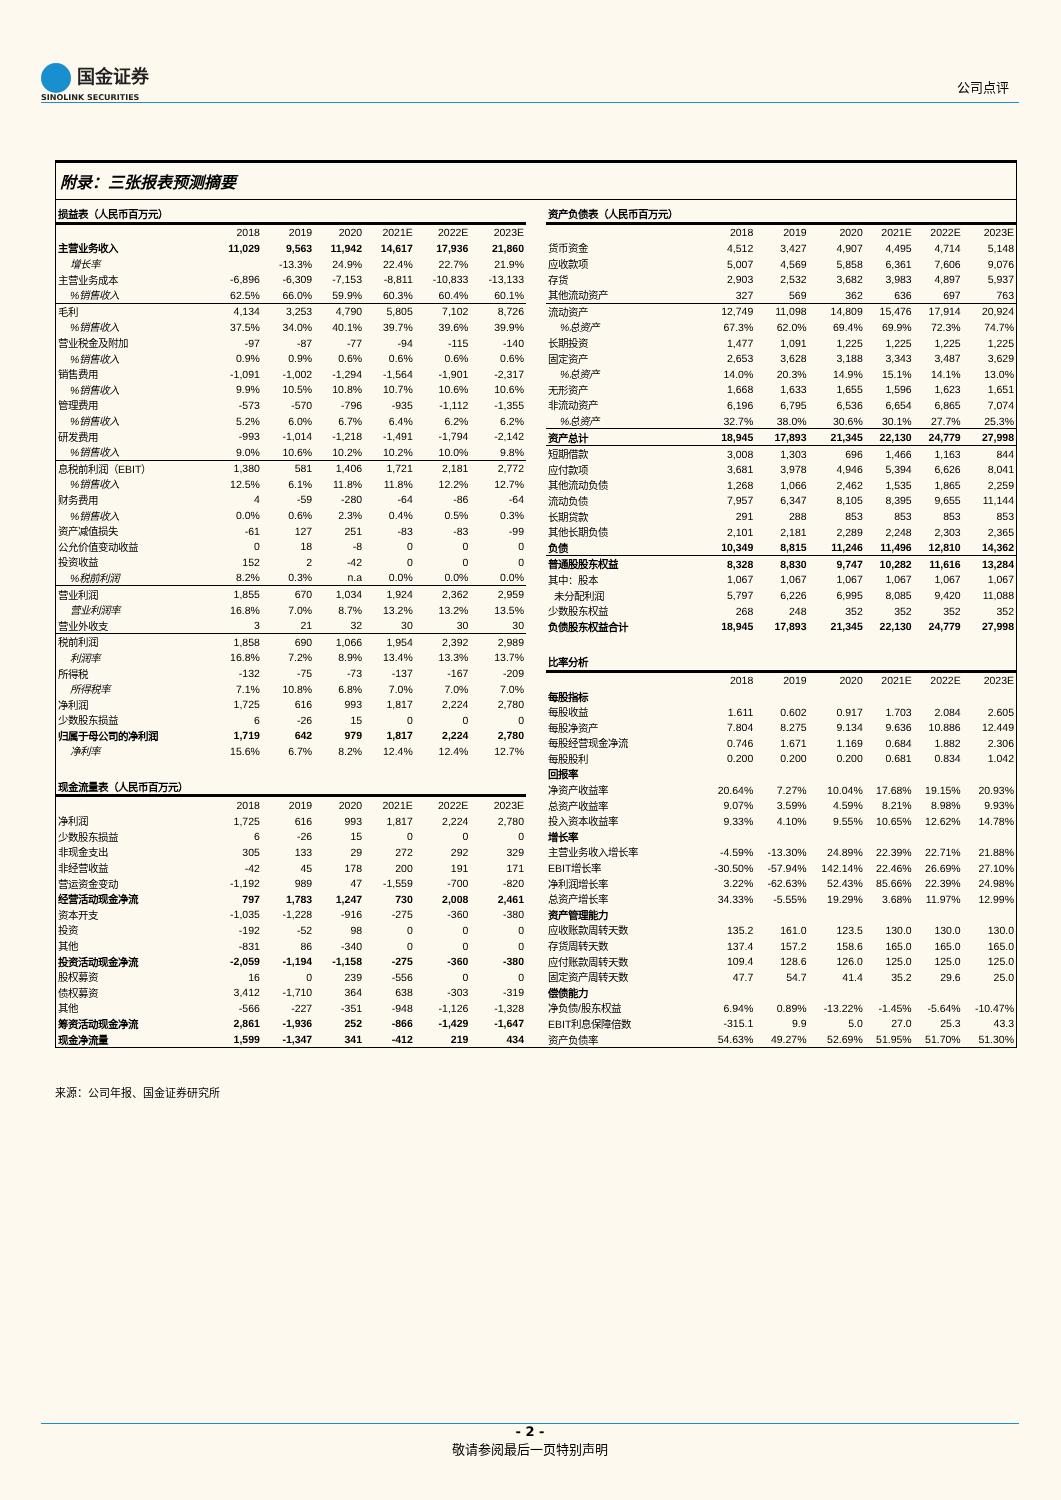国金证券
SINOLINK SECURITIES
公司点评
附录：三张报表预测摘要
| 损益表（人民币百万元） | | | | | | |
| | 2018 | 2019 | 2020 | 2021E | 2022E | 2023E |
| 主营业务收入 | 11,029 | 9,563 | 11,942 | 14,617 | 17,936 | 21,860 |
| 增长率 | | -13.3% | 24.9% | 22.4% | 22.7% | 21.9% |
| 主营业务成本 | -6,896 | -6,309 | -7,153 | -8,811 | -10,833 | -13,133 |
| %销售收入 | 62.5% | 66.0% | 59.9% | 60.3% | 60.4% | 60.1% |
| 毛利 | 4,134 | 3,253 | 4,790 | 5,805 | 7,102 | 8,726 |
| %销售收入 | 37.5% | 34.0% | 40.1% | 39.7% | 39.6% | 39.9% |
| 营业税金及附加 | -97 | -87 | -77 | -94 | -115 | -140 |
| %销售收入 | 0.9% | 0.9% | 0.6% | 0.6% | 0.6% | 0.6% |
| 销售费用 | -1,091 | -1,002 | -1,294 | -1,564 | -1,901 | -2,317 |
| %销售收入 | 9.9% | 10.5% | 10.8% | 10.7% | 10.6% | 10.6% |
| 管理费用 | -573 | -570 | -796 | -935 | -1,112 | -1,355 |
| %销售收入 | 5.2% | 6.0% | 6.7% | 6.4% | 6.2% | 6.2% |
| 研发费用 | -993 | -1,014 | -1,218 | -1,491 | -1,794 | -2,142 |
| %销售收入 | 9.0% | 10.6% | 10.2% | 10.2% | 10.0% | 9.8% |
| 息税前利润（EBIT） | 1,380 | 581 | 1,406 | 1,721 | 2,181 | 2,772 |
| %销售收入 | 12.5% | 6.1% | 11.8% | 11.8% | 12.2% | 12.7% |
| 财务费用 | 4 | -59 | -280 | -64 | -86 | -64 |
| %销售收入 | 0.0% | 0.6% | 2.3% | 0.4% | 0.5% | 0.3% |
| 资产减值损失 | -61 | 127 | 251 | -83 | -83 | -99 |
| 公允价值变动收益 | 0 | 18 | -8 | 0 | 0 | 0 |
| 投资收益 | 152 | 2 | -42 | 0 | 0 | 0 |
| %税前利润 | 8.2% | 0.3% | n.a | 0.0% | 0.0% | 0.0% |
| 营业利润 | 1,855 | 670 | 1,034 | 1,924 | 2,362 | 2,959 |
| 营业利润率 | 16.8% | 7.0% | 8.7% | 13.2% | 13.2% | 13.5% |
| 营业外收支 | 3 | 21 | 32 | 30 | 30 | 30 |
| 税前利润 | 1,858 | 690 | 1,066 | 1,954 | 2,392 | 2,989 |
| 利润率 | 16.8% | 7.2% | 8.9% | 13.4% | 13.3% | 13.7% |
| 所得税 | -132 | -75 | -73 | -137 | -167 | -209 |
| 所得税率 | 7.1% | 10.8% | 6.8% | 7.0% | 7.0% | 7.0% |
| 净利润 | 1,725 | 616 | 993 | 1,817 | 2,224 | 2,780 |
| 少数股东损益 | 6 | -26 | 15 | 0 | 0 | 0 |
| 归属于母公司的净利润 | 1,719 | 642 | 979 | 1,817 | 2,224 | 2,780 |
| 净利率 | 15.6% | 6.7% | 8.2% | 12.4% | 12.4% | 12.7% |
| 现金流量表（人民币百万元） | | | | | | |
| | 2018 | 2019 | 2020 | 2021E | 2022E | 2023E |
| 净利润 | 1,725 | 616 | 993 | 1,817 | 2,224 | 2,780 |
| 少数股东损益 | 6 | -26 | 15 | 0 | 0 | 0 |
| 非现金支出 | 305 | 133 | 29 | 272 | 292 | 329 |
| 非经营收益 | -42 | 45 | 178 | 200 | 191 | 171 |
| 营运资金变动 | -1,192 | 989 | 47 | -1,559 | -700 | -820 |
| 经营活动现金净流 | 797 | 1,783 | 1,247 | 730 | 2,008 | 2,461 |
| 资本开支 | -1,035 | -1,228 | -916 | -275 | -360 | -380 |
| 投资 | -192 | -52 | 98 | 0 | 0 | 0 |
| 其他 | -831 | 86 | -340 | 0 | 0 | 0 |
| 投资活动现金净流 | -2,059 | -1,194 | -1,158 | -275 | -360 | -380 |
| 股权募资 | 16 | 0 | 239 | -556 | 0 | 0 |
| 债权募资 | 3,412 | -1,710 | 364 | 638 | -303 | -319 |
| 其他 | -566 | -227 | -351 | -948 | -1,126 | -1,328 |
| 筹资活动现金净流 | 2,861 | -1,936 | 252 | -866 | -1,429 | -1,647 |
| 现金净流量 | 1,599 | -1,347 | 341 | -412 | 219 | 434 |
| 资产负债表（人民币百万元） | | | | | | |
| | 2018 | 2019 | 2020 | 2021E | 2022E | 2023E |
| 货币资金 | 4,512 | 3,427 | 4,907 | 4,495 | 4,714 | 5,148 |
| 应收款项 | 5,007 | 4,569 | 5,858 | 6,361 | 7,606 | 9,076 |
| 存货 | 2,903 | 2,532 | 3,682 | 3,983 | 4,897 | 5,937 |
| 其他流动资产 | 327 | 569 | 362 | 636 | 697 | 763 |
| 流动资产 | 12,749 | 11,098 | 14,809 | 15,476 | 17,914 | 20,924 |
| %总资产 | 67.3% | 62.0% | 69.4% | 69.9% | 72.3% | 74.7% |
| 长期投资 | 1,477 | 1,091 | 1,225 | 1,225 | 1,225 | 1,225 |
| 固定资产 | 2,653 | 3,628 | 3,188 | 3,343 | 3,487 | 3,629 |
| %总资产 | 14.0% | 20.3% | 14.9% | 15.1% | 14.1% | 13.0% |
| 无形资产 | 1,668 | 1,633 | 1,655 | 1,596 | 1,623 | 1,651 |
| 非流动资产 | 6,196 | 6,795 | 6,536 | 6,654 | 6,865 | 7,074 |
| %总资产 | 32.7% | 38.0% | 30.6% | 30.1% | 27.7% | 25.3% |
| 资产总计 | 18,945 | 17,893 | 21,345 | 22,130 | 24,779 | 27,998 |
| 短期借款 | 3,008 | 1,303 | 696 | 1,466 | 1,163 | 844 |
| 应付款项 | 3,681 | 3,978 | 4,946 | 5,394 | 6,626 | 8,041 |
| 其他流动负债 | 1,268 | 1,066 | 2,462 | 1,535 | 1,865 | 2,259 |
| 流动负债 | 7,957 | 6,347 | 8,105 | 8,395 | 9,655 | 11,144 |
| 长期贷款 | 291 | 288 | 853 | 853 | 853 | 853 |
| 其他长期负债 | 2,101 | 2,181 | 2,289 | 2,248 | 2,303 | 2,365 |
| 负债 | 10,349 | 8,815 | 11,246 | 11,496 | 12,810 | 14,362 |
| 普通股股东权益 | 8,328 | 8,830 | 9,747 | 10,282 | 11,616 | 13,284 |
| 其中：股本 | 1,067 | 1,067 | 1,067 | 1,067 | 1,067 | 1,067 |
| 未分配利润 | 5,797 | 6,226 | 6,995 | 8,085 | 9,420 | 11,088 |
| 少数股东权益 | 268 | 248 | 352 | 352 | 352 | 352 |
| 负债股东权益合计 | 18,945 | 17,893 | 21,345 | 22,130 | 24,779 | 27,998 |
| 比率分析 | | | | | | |
| | 2018 | 2019 | 2020 | 2021E | 2022E | 2023E |
| 每股指标 | | | | | | |
| 每股收益 | 1.611 | 0.602 | 0.917 | 1.703 | 2.084 | 2.605 |
| 每股净资产 | 7.804 | 8.275 | 9.134 | 9.636 | 10.886 | 12.449 |
| 每股经营现金净流 | 0.746 | 1.671 | 1.169 | 0.684 | 1.882 | 2.306 |
| 每股股利 | 0.200 | 0.200 | 0.200 | 0.681 | 0.834 | 1.042 |
| 回报率 | | | | | | |
| 净资产收益率 | 20.64% | 7.27% | 10.04% | 17.68% | 19.15% | 20.93% |
| 总资产收益率 | 9.07% | 3.59% | 4.59% | 8.21% | 8.98% | 9.93% |
| 投入资本收益率 | 9.33% | 4.10% | 9.55% | 10.65% | 12.62% | 14.78% |
| 增长率 | | | | | | |
| 主营业务收入增长率 | -4.59% | -13.30% | 24.89% | 22.39% | 22.71% | 21.88% |
| EBIT增长率 | -30.50% | -57.94% | 142.14% | 22.46% | 26.69% | 27.10% |
| 净利润增长率 | 3.22% | -62.63% | 52.43% | 85.66% | 22.39% | 24.98% |
| 总资产增长率 | 34.33% | -5.55% | 19.29% | 3.68% | 11.97% | 12.99% |
| 资产管理能力 | | | | | | |
| 应收账款周转天数 | 135.2 | 161.0 | 123.5 | 130.0 | 130.0 | 130.0 |
| 存货周转天数 | 137.4 | 157.2 | 158.6 | 165.0 | 165.0 | 165.0 |
| 应付账款周转天数 | 109.4 | 128.6 | 126.0 | 125.0 | 125.0 | 125.0 |
| 固定资产周转天数 | 47.7 | 54.7 | 41.4 | 35.2 | 29.6 | 25.0 |
| 偿债能力 | | | | | | |
| 净负债/股东权益 | 6.94% | 0.89% | -13.22% | -1.45% | -5.64% | -10.47% |
| EBIT利息保障倍数 | -315.1 | 9.9 | 5.0 | 27.0 | 25.3 | 43.3 |
| 资产负债率 | 54.63% | 49.27% | 52.69% | 51.95% | 51.70% | 51.30% |
来源：公司年报、国金证券研究所
- 2 -
敬请参阅最后一页特别声明